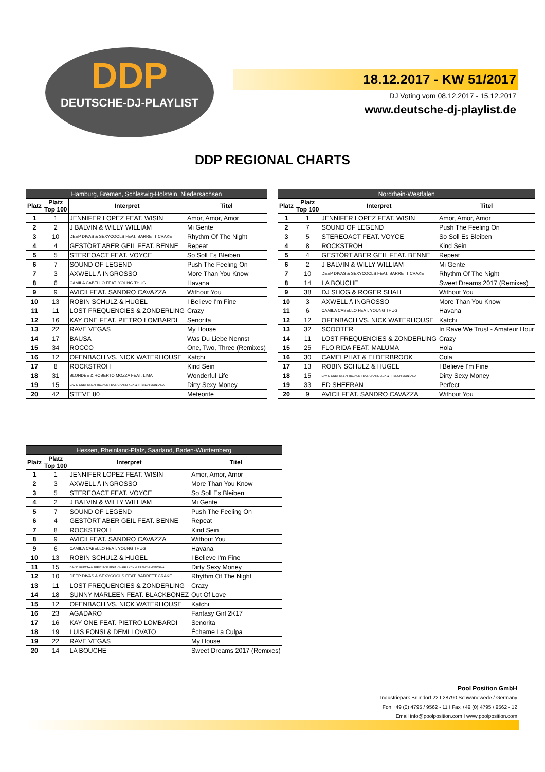DDP
DEUTSCHE-DJ-PLAYLIST
18.12.2017 - KW 51/2017
DJ Voting vom 08.12.2017 - 15.12.2017
www.deutsche-dj-playlist.de
DDP REGIONAL CHARTS
| Hamburg, Bremen, Schleswig-Holstein, Niedersachsen | | | |
| --- | --- | --- | --- |
| Platz | Platz Top 100 | Interpret | Titel |
| 1 | 1 | JENNIFER LOPEZ FEAT. WISIN | Amor, Amor, Amor |
| 2 | 2 | J BALVIN & WILLY WILLIAM | Mi Gente |
| 3 | 10 | DEEP DIVAS & SEXYCOOLS FEAT. BARRETT CRAKE | Rhythm Of The Night |
| 4 | 4 | GESTÖRT ABER GEIL FEAT. BENNE | Repeat |
| 5 | 5 | STEREOACT FEAT. VOYCE | So Soll Es Bleiben |
| 6 | 7 | SOUND OF LEGEND | Push The Feeling On |
| 7 | 3 | AXWELL /\ INGROSSO | More Than You Know |
| 8 | 6 | CAMILA CABELLO FEAT. YOUNG THUG | Havana |
| 9 | 9 | AVICII FEAT. SANDRO CAVAZZA | Without You |
| 10 | 13 | ROBIN SCHULZ & HUGEL | I Believe I'm Fine |
| 11 | 11 | LOST FREQUENCIES & ZONDERLING | Crazy |
| 12 | 16 | KAY ONE FEAT. PIETRO LOMBARDI | Senorita |
| 13 | 22 | RAVE VEGAS | My House |
| 14 | 17 | BAUSA | Was Du Liebe Nennst |
| 15 | 34 | ROCCO | One, Two, Three (Remixes) |
| 16 | 12 | OFENBACH VS. NICK WATERHOUSE | Katchi |
| 17 | 8 | ROCKSTROH | Kind Sein |
| 18 | 31 | BLONDEE & ROBERTO MOZZA FEAT. LIMA | Wonderful Life |
| 19 | 15 | DAVID GUETTA & AFROJACK FEAT. CHARLI XCX & FRENCH MONTANA | Dirty Sexy Money |
| 20 | 42 | STEVE 80 | Meteorite |
| Nordrhein-Westfalen | | | |
| --- | --- | --- | --- |
| Platz | Platz Top 100 | Interpret | Titel |
| 1 | 1 | JENNIFER LOPEZ FEAT. WISIN | Amor, Amor, Amor |
| 2 | 7 | SOUND OF LEGEND | Push The Feeling On |
| 3 | 5 | STEREOACT FEAT. VOYCE | So Soll Es Bleiben |
| 4 | 8 | ROCKSTROH | Kind Sein |
| 5 | 4 | GESTÖRT ABER GEIL FEAT. BENNE | Repeat |
| 6 | 2 | J BALVIN & WILLY WILLIAM | Mi Gente |
| 7 | 10 | DEEP DIVAS & SEXYCOOLS FEAT. BARRETT CRAKE | Rhythm Of The Night |
| 8 | 14 | LA BOUCHE | Sweet Dreams 2017 (Remixes) |
| 9 | 38 | DJ SHOG & ROGER SHAH | Without You |
| 10 | 3 | AXWELL /\ INGROSSO | More Than You Know |
| 11 | 6 | CAMILA CABELLO FEAT. YOUNG THUG | Havana |
| 12 | 12 | OFENBACH VS. NICK WATERHOUSE | Katchi |
| 13 | 32 | SCOOTER | In Rave We Trust - Amateur Hour |
| 14 | 11 | LOST FREQUENCIES & ZONDERLING | Crazy |
| 15 | 25 | FLO RIDA FEAT. MALUMA | Hola |
| 16 | 30 | CAMELPHAT & ELDERBROOK | Cola |
| 17 | 13 | ROBIN SCHULZ & HUGEL | I Believe I'm Fine |
| 18 | 15 | DAVID GUETTA & AFROJACK FEAT. CHARLI XCX & FRENCH MONTANA | Dirty Sexy Money |
| 19 | 33 | ED SHEERAN | Perfect |
| 20 | 9 | AVICII FEAT. SANDRO CAVAZZA | Without You |
| Hessen, Rheinland-Pfalz, Saarland, Baden-Württemberg | | | |
| --- | --- | --- | --- |
| Platz | Platz Top 100 | Interpret | Titel |
| 1 | 1 | JENNIFER LOPEZ FEAT. WISIN | Amor, Amor, Amor |
| 2 | 3 | AXWELL /\ INGROSSO | More Than You Know |
| 3 | 5 | STEREOACT FEAT. VOYCE | So Soll Es Bleiben |
| 4 | 2 | J BALVIN & WILLY WILLIAM | Mi Gente |
| 5 | 7 | SOUND OF LEGEND | Push The Feeling On |
| 6 | 4 | GESTÖRT ABER GEIL FEAT. BENNE | Repeat |
| 7 | 8 | ROCKSTROH | Kind Sein |
| 8 | 9 | AVICII FEAT. SANDRO CAVAZZA | Without You |
| 9 | 6 | CAMILA CABELLO FEAT. YOUNG THUG | Havana |
| 10 | 13 | ROBIN SCHULZ & HUGEL | I Believe I'm Fine |
| 11 | 15 | DAVID GUETTA & AFROJACK FEAT. CHARLI XCX & FRENCH MONTANA | Dirty Sexy Money |
| 12 | 10 | DEEP DIVAS & SEXYCOOLS FEAT. BARRETT CRAKE | Rhythm Of The Night |
| 13 | 11 | LOST FREQUENCIES & ZONDERLING | Crazy |
| 14 | 18 | SUNNY MARLEEN FEAT. BLACKBONEZ | Out Of Love |
| 15 | 12 | OFENBACH VS. NICK WATERHOUSE | Katchi |
| 16 | 23 | AGADARO | Fantasy Girl 2K17 |
| 17 | 16 | KAY ONE FEAT. PIETRO LOMBARDI | Senorita |
| 18 | 19 | LUIS FONSI & DEMI LOVATO | Échame La Culpa |
| 19 | 22 | RAVE VEGAS | My House |
| 20 | 14 | LA BOUCHE | Sweet Dreams 2017 (Remixes) |
Pool Position GmbH
Industriepark Brundorf 22 I 28790 Schwanewede / Germany
Fon +49 (0) 4795 / 9562 - 11 I Fax +49 (0) 4795 / 9562 - 12
Email info@poolposition.com I www.poolposition.com